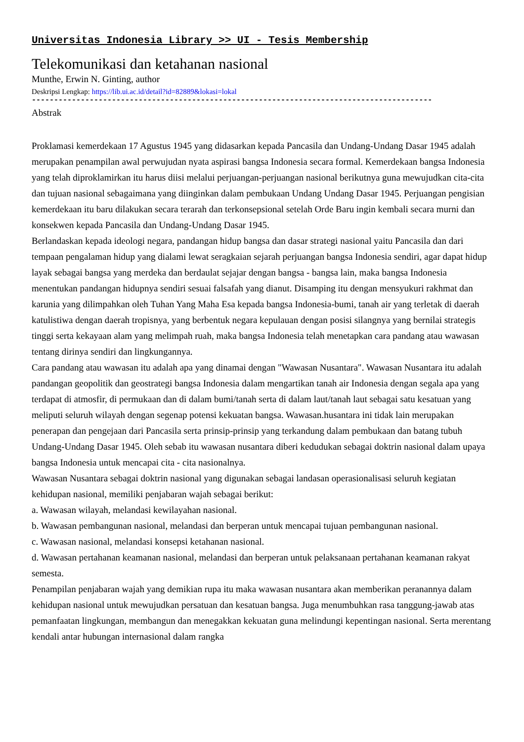Universitas Indonesia Library >> UI - Tesis Membership
Telekomunikasi dan ketahanan nasional
Munthe, Erwin N. Ginting, author
Deskripsi Lengkap: https://lib.ui.ac.id/detail?id=82889&lokasi=lokal
------------------------------------------------------------------------------------------
Abstrak
Proklamasi kemerdekaan 17 Agustus 1945 yang didasarkan kepada Pancasila dan Undang-Undang Dasar 1945 adalah merupakan penampilan awal perwujudan nyata aspirasi bangsa Indonesia secara formal. Kemerdekaan bangsa Indonesia yang telah diproklamirkan itu harus diisi melalui perjuangan-perjuangan nasional berikutnya guna mewujudkan cita-cita dan tujuan nasional sebagaimana yang diinginkan dalam pembukaan Undang Undang Dasar 1945. Perjuangan pengisian kemerdekaan itu baru dilakukan secara terarah dan terkonsepsional setelah Orde Baru ingin kembali secara murni dan konsekwen kepada Pancasila dan Undang-Undang Dasar 1945.
Berlandaskan kepada ideologi negara, pandangan hidup bangsa dan dasar strategi nasional yaitu Pancasila dan dari tempaan pengalaman hidup yang dialami lewat seragkaian sejarah perjuangan bangsa Indonesia sendiri, agar dapat hidup layak sebagai bangsa yang merdeka dan berdaulat sejajar dengan bangsa - bangsa lain, maka bangsa Indonesia menentukan pandangan hidupnya sendiri sesuai falsafah yang dianut. Disamping itu dengan mensyukuri rakhmat dan karunia yang dilimpahkan oleh Tuhan Yang Maha Esa kepada bangsa Indonesia-bumi, tanah air yang terletak di daerah katulistiwa dengan daerah tropisnya, yang berbentuk negara kepulauan dengan posisi silangnya yang bernilai strategis tinggi serta kekayaan alam yang melimpah ruah, maka bangsa Indonesia telah menetapkan cara pandang atau wawasan tentang dirinya sendiri dan lingkungannya.
Cara pandang atau wawasan itu adalah apa yang dinamai dengan "Wawasan Nusantara". Wawasan Nusantara itu adalah pandangan geopolitik dan geostrategi bangsa Indonesia dalam mengartikan tanah air Indonesia dengan segala apa yang terdapat di atmosfir, di permukaan dan di dalam bumi/tanah serta di dalam laut/tanah laut sebagai satu kesatuan yang meliputi seluruh wilayah dengan segenap potensi kekuatan bangsa. Wawasan.husantara ini tidak lain merupakan penerapan dan pengejaan dari Pancasila serta prinsip-prinsip yang terkandung dalam pembukaan dan batang tubuh Undang-Undang Dasar 1945. Oleh sebab itu wawasan nusantara diberi kedudukan sebagai doktrin nasional dalam upaya bangsa Indonesia untuk mencapai cita - cita nasionalnya.
Wawasan Nusantara sebagai doktrin nasional yang digunakan sebagai landasan operasionalisasi seluruh kegiatan kehidupan nasional, memiliki penjabaran wajah sebagai berikut:
a. Wawasan wilayah, melandasi kewilayahan nasional.
b. Wawasan pembangunan nasional, melandasi dan berperan untuk mencapai tujuan pembangunan nasional.
c. Wawasan nasional, melandasi konsepsi ketahanan nasional.
d. Wawasan pertahanan keamanan nasional, melandasi dan berperan untuk pelaksanaan pertahanan keamanan rakyat semesta.
Penampilan penjabaran wajah yang demikian rupa itu maka wawasan nusantara akan memberikan peranannya dalam kehidupan nasional untuk mewujudkan persatuan dan kesatuan bangsa. Juga menumbuhkan rasa tanggung-jawab atas pemanfaatan lingkungan, membangun dan menegakkan kekuatan guna melindungi kepentingan nasional. Serta merentang kendali antar hubungan internasional dalam rangka